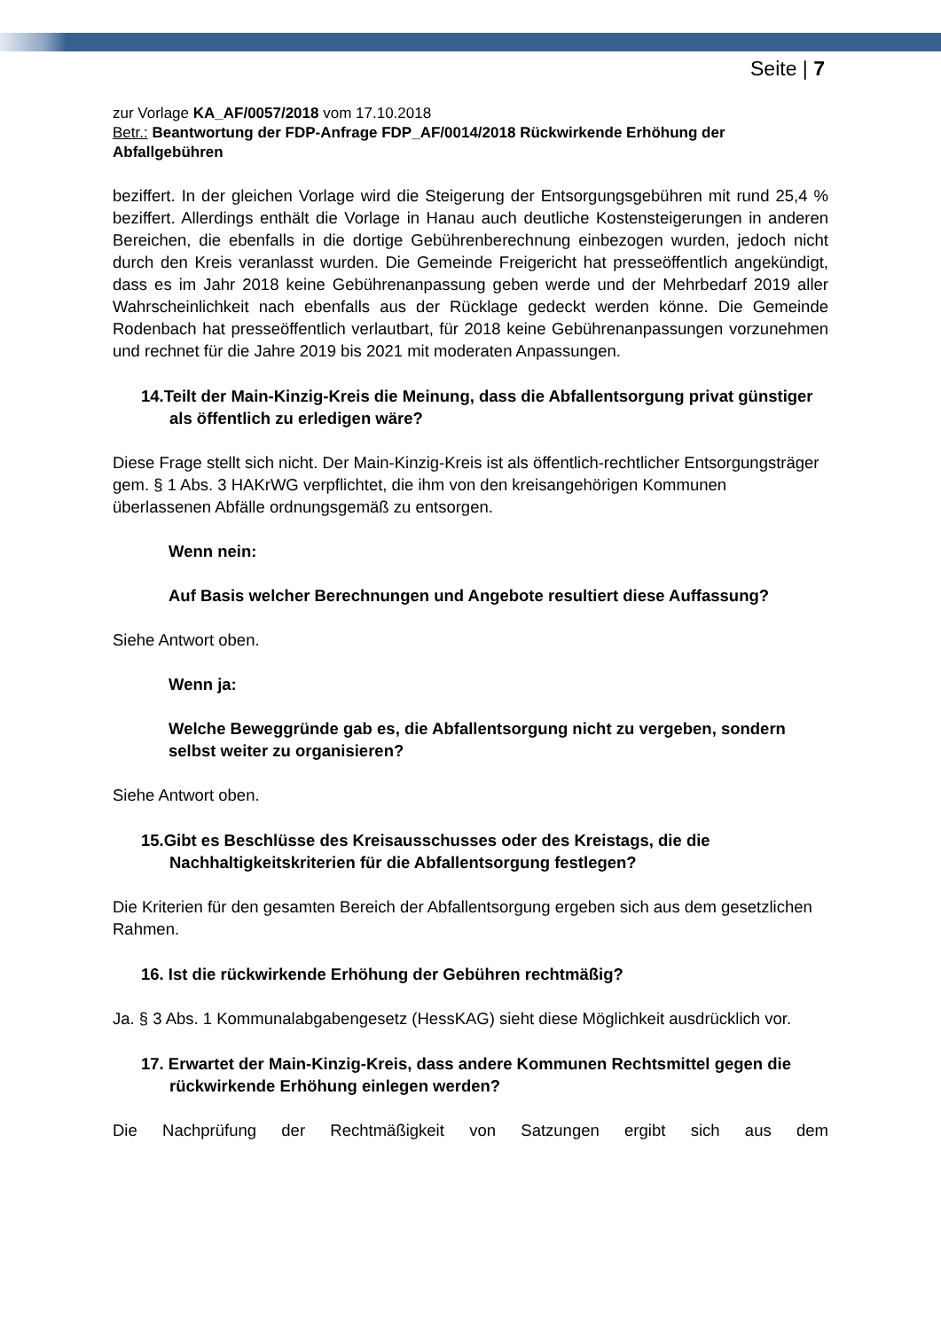Seite | 7
zur Vorlage KA_AF/0057/2018 vom 17.10.2018
Betr.: Beantwortung der FDP-Anfrage FDP_AF/0014/2018 Rückwirkende Erhöhung der Abfallgebühren
beziffert. In der gleichen Vorlage wird die Steigerung der Entsorgungsgebühren mit rund 25,4 % beziffert. Allerdings enthält die Vorlage in Hanau auch deutliche Kostensteigerungen in anderen Bereichen, die ebenfalls in die dortige Gebührenberechnung einbezogen wurden, jedoch nicht durch den Kreis veranlasst wurden. Die Gemeinde Freigericht hat presseöffentlich angekündigt, dass es im Jahr 2018 keine Gebührenanpassung geben werde und der Mehrbedarf 2019 aller Wahrscheinlichkeit nach ebenfalls aus der Rücklage gedeckt werden könne. Die Gemeinde Rodenbach hat presseöffentlich verlautbart, für 2018 keine Gebührenanpassungen vorzunehmen und rechnet für die Jahre 2019 bis 2021 mit moderaten Anpassungen.
14.Teilt der Main-Kinzig-Kreis die Meinung, dass die Abfallentsorgung privat günstiger als öffentlich zu erledigen wäre?
Diese Frage stellt sich nicht. Der Main-Kinzig-Kreis ist als öffentlich-rechtlicher Entsorgungsträger gem. § 1 Abs. 3 HAKrWG verpflichtet, die ihm von den kreisangehörigen Kommunen überlassenen Abfälle ordnungsgemäß zu entsorgen.
Wenn nein:
Auf Basis welcher Berechnungen und Angebote resultiert diese Auffassung?
Siehe Antwort oben.
Wenn ja:
Welche Beweggründe gab es, die Abfallentsorgung nicht zu vergeben, sondern selbst weiter zu organisieren?
Siehe Antwort oben.
15.Gibt es Beschlüsse des Kreisausschusses oder des Kreistags, die die Nachhaltigkeitskriterien für die Abfallentsorgung festlegen?
Die Kriterien für den gesamten Bereich der Abfallentsorgung ergeben sich aus dem gesetzlichen Rahmen.
16. Ist die rückwirkende Erhöhung der Gebühren rechtmäßig?
Ja. § 3 Abs. 1 Kommunalabgabengesetz (HessKAG) sieht diese Möglichkeit ausdrücklich vor.
17. Erwartet der Main-Kinzig-Kreis, dass andere Kommunen Rechtsmittel gegen die rückwirkende Erhöhung einlegen werden?
Die Nachprüfung der Rechtmäßigkeit von Satzungen ergibt sich aus dem